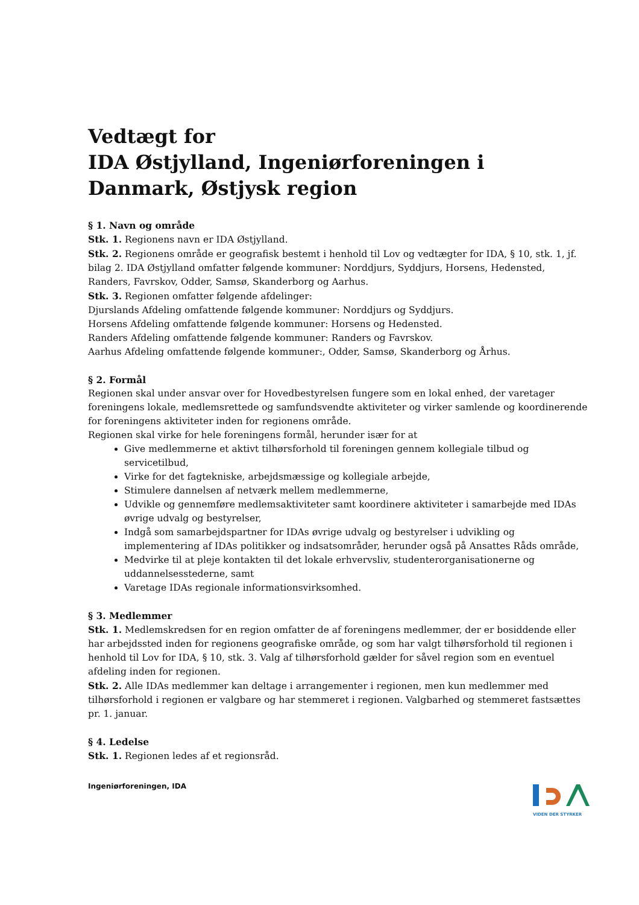Vedtægt for
IDA Østjylland, Ingeniørforeningen i Danmark, Østjysk region
§ 1. Navn og område
Stk. 1. Regionens navn er IDA Østjylland.
Stk. 2. Regionens område er geografisk bestemt i henhold til Lov og vedtægter for IDA, § 10, stk. 1, jf. bilag 2. IDA Østjylland omfatter følgende kommuner: Norddjurs, Syddjurs, Horsens, Hedensted, Randers, Favrskov, Odder, Samsø, Skanderborg og Aarhus.
Stk. 3. Regionen omfatter følgende afdelinger:
Djurslands Afdeling omfattende følgende kommuner: Norddjurs og Syddjurs.
Horsens Afdeling omfattende følgende kommuner: Horsens og Hedensted.
Randers Afdeling omfattende følgende kommuner: Randers og Favrskov.
Aarhus Afdeling omfattende følgende kommuner:, Odder, Samsø, Skanderborg og Århus.
§ 2. Formål
Regionen skal under ansvar over for Hovedbestyrelsen fungere som en lokal enhed, der varetager foreningens lokale, medlemsrettede og samfundsvendte aktiviteter og virker samlende og koordinerende for foreningens aktiviteter inden for regionens område.
Regionen skal virke for hele foreningens formål, herunder især for at
Give medlemmerne et aktivt tilhørsforhold til foreningen gennem kollegiale tilbud og servicetilbud,
Virke for det fagtekniske, arbejdsmæssige og kollegiale arbejde,
Stimulere dannelsen af netværk mellem medlemmerne,
Udvikle og gennemføre medlemsaktiviteter samt koordinere aktiviteter i samarbejde med IDAs øvrige udvalg og bestyrelser,
Indgå som samarbejdspartner for IDAs øvrige udvalg og bestyrelser i udvikling og implementering af IDAs politikker og indsatsområder, herunder også på Ansattes Råds område,
Medvirke til at pleje kontakten til det lokale erhvervsliv, studenterorganisationerne og uddannelsesstederne, samt
Varetage IDAs regionale informationsvirksomhed.
§ 3. Medlemmer
Stk. 1. Medlemskredsen for en region omfatter de af foreningens medlemmer, der er bosiddende eller har arbejdssted inden for regionens geografiske område, og som har valgt tilhørsforhold til regionen i henhold til Lov for IDA, § 10, stk. 3. Valg af tilhørsforhold gælder for såvel region som en eventuel afdeling inden for regionen.
Stk. 2. Alle IDAs medlemmer kan deltage i arrangementer i regionen, men kun medlemmer med tilhørsforhold i regionen er valgbare og har stemmeret i regionen. Valgbarhed og stemmeret fastsættes pr. 1. januar.
§ 4. Ledelse
Stk. 1. Regionen ledes af et regionsråd.
Ingeniørforeningen, IDA
VIDEN DER STYRKER